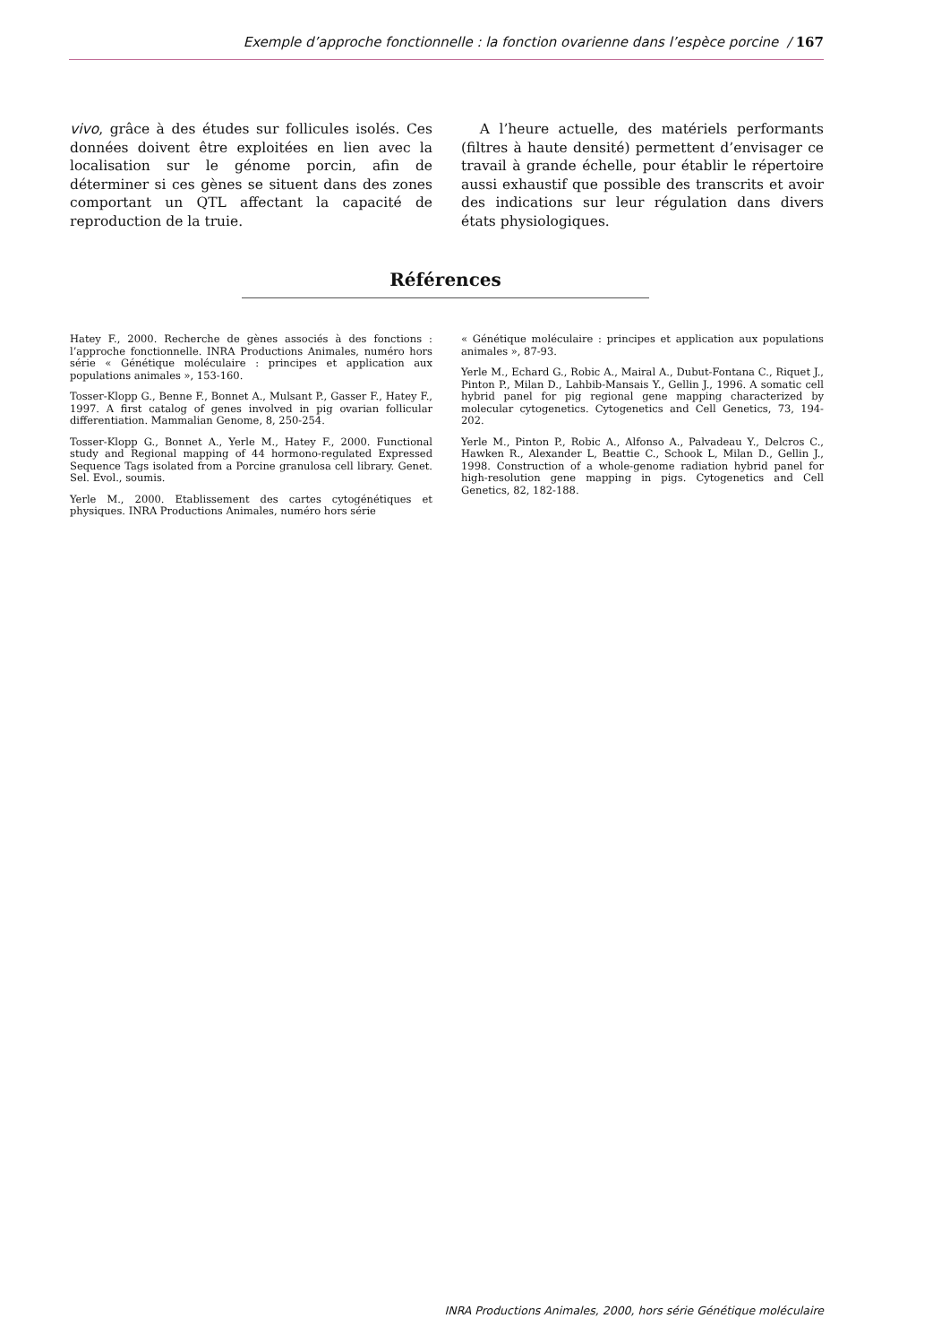Exemple d’approche fonctionnelle : la fonction ovarienne dans l’espèce porcine / 167
vivo, grâce à des études sur follicules isolés. Ces données doivent être exploitées en lien avec la localisation sur le génome porcin, afin de déterminer si ces gènes se situent dans des zones comportant un QTL affectant la capacité de reproduction de la truie.
A l’heure actuelle, des matériels performants (filtres à haute densité) permettent d’envisager ce travail à grande échelle, pour établir le répertoire aussi exhaustif que possible des transcrits et avoir des indications sur leur régulation dans divers états physiologiques.
Références
Hatey F., 2000. Recherche de gènes associés à des fonctions : l’approche fonctionnelle. INRA Productions Animales, numéro hors série « Génétique moléculaire : principes et application aux populations animales », 153-160.
Tosser-Klopp G., Benne F., Bonnet A., Mulsant P., Gasser F., Hatey F., 1997. A first catalog of genes involved in pig ovarian follicular differentiation. Mammalian Genome, 8, 250-254.
Tosser-Klopp G., Bonnet A., Yerle M., Hatey F., 2000. Functional study and Regional mapping of 44 hormono-regulated Expressed Sequence Tags isolated from a Porcine granulosa cell library. Genet. Sel. Evol., soumis.
Yerle M., 2000. Etablissement des cartes cytogénétiques et physiques. INRA Productions Animales, numéro hors série
« Génétique moléculaire : principes et application aux populations animales », 87-93.
Yerle M., Echard G., Robic A., Mairal A., Dubut-Fontana C., Riquet J., Pinton P., Milan D., Lahbib-Mansais Y., Gellin J., 1996. A somatic cell hybrid panel for pig regional gene mapping characterized by molecular cytogenetics. Cytogenetics and Cell Genetics, 73, 194-202.
Yerle M., Pinton P., Robic A., Alfonso A., Palvadeau Y., Delcros C., Hawken R., Alexander L, Beattie C., Schook L, Milan D., Gellin J., 1998. Construction of a whole-genome radiation hybrid panel for high-resolution gene mapping in pigs. Cytogenetics and Cell Genetics, 82, 182-188.
INRA Productions Animales, 2000, hors série Génétique moléculaire